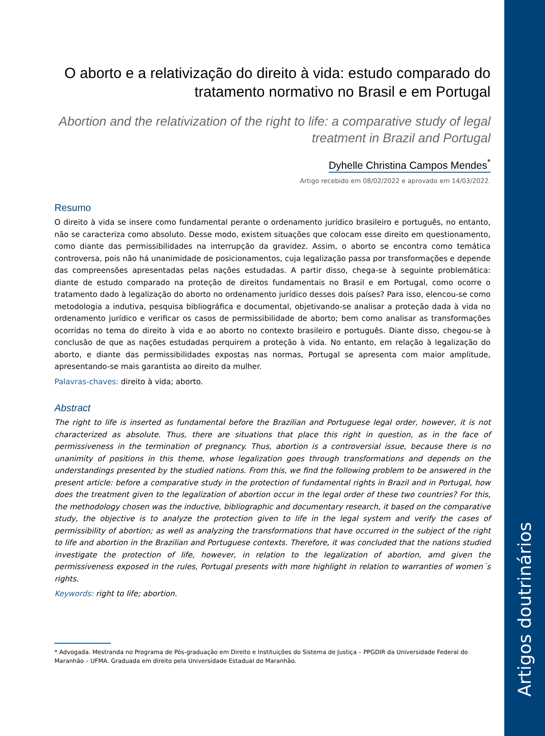O aborto e a relativização do direito à vida: estudo comparado do tratamento normativo no Brasil e em Portugal
Abortion and the relativization of the right to life: a comparative study of legal treatment in Brazil and Portugal
Dyhelle Christina Campos Mendes<sup>*</sup>
Artigo recebido em 08/02/2022 e aprovado em 14/03/2022.
Resumo
O direito à vida se insere como fundamental perante o ordenamento jurídico brasileiro e português, no entanto, não se caracteriza como absoluto. Desse modo, existem situações que colocam esse direito em questionamento, como diante das permissibilidades na interrupção da gravidez. Assim, o aborto se encontra como temática controversa, pois não há unanimidade de posicionamentos, cuja legalização passa por transformações e depende das compreensões apresentadas pelas nações estudadas. A partir disso, chega-se à seguinte problemática: diante de estudo comparado na proteção de direitos fundamentais no Brasil e em Portugal, como ocorre o tratamento dado à legalização do aborto no ordenamento jurídico desses dois países? Para isso, elencou-se como metodologia a indutiva, pesquisa bibliográfica e documental, objetivando-se analisar a proteção dada à vida no ordenamento jurídico e verificar os casos de permissibilidade de aborto; bem como analisar as transformações ocorridas no tema do direito à vida e ao aborto no contexto brasileiro e português. Diante disso, chegou-se à conclusão de que as nações estudadas perquirem a proteção à vida. No entanto, em relação à legalização do aborto, e diante das permissibilidades expostas nas normas, Portugal se apresenta com maior amplitude, apresentando-se mais garantista ao direito da mulher.
Palavras-chaves: direito à vida; aborto.
Abstract
The right to life is inserted as fundamental before the Brazilian and Portuguese legal order, however, it is not characterized as absolute. Thus, there are situations that place this right in question, as in the face of permissiveness in the termination of pregnancy. Thus, abortion is a controversial issue, because there is no unanimity of positions in this theme, whose legalization goes through transformations and depends on the understandings presented by the studied nations. From this, we find the following problem to be answered in the present article: before a comparative study in the protection of fundamental rights in Brazil and in Portugal, how does the treatment given to the legalization of abortion occur in the legal order of these two countries? For this, the methodology chosen was the inductive, bibliographic and documentary research, it based on the comparative study, the objective is to analyze the protection given to life in the legal system and verify the cases of permissibility of abortion; as well as analyzing the transformations that have occurred in the subject of the right to life and abortion in the Brazilian and Portuguese contexts. Therefore, it was concluded that the nations studied investigate the protection of life, however, in relation to the legalization of abortion, amd given the permissiveness exposed in the rules, Portugal presents with more highlight in relation to warranties of women´s rights.
Keywords: right to life; abortion.
* Advogada. Mestranda no Programa de Pós-graduação em Direito e Instituições do Sistema de Justiça – PPGDIR da Universidade Federal do Maranhão – UFMA. Graduada em direito pela Universidade Estadual do Maranhão.
Artigos doutrinários